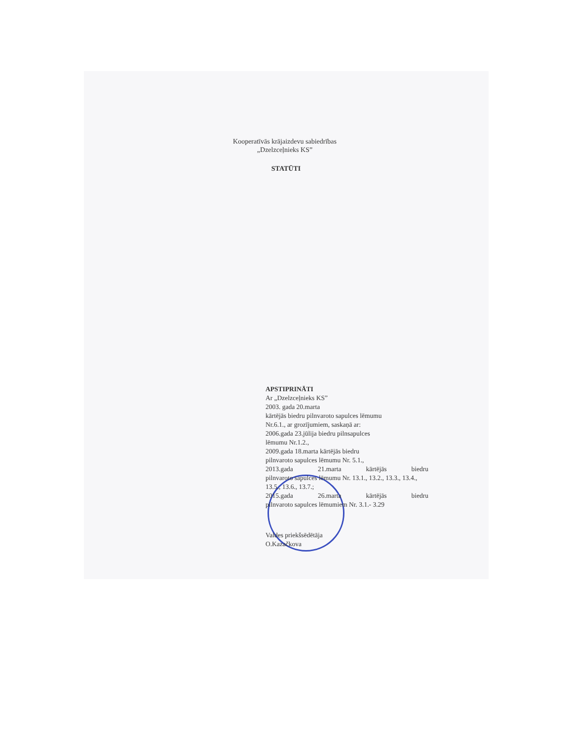Kooperatīvās krājaizdevu sabiedrības
„Dzelzceļnieks KS”
STATŪTI
APSTIPRINĀTI
Ar „Dzelzceļnieks KS”
2003. gada 20.marta
kārtējās biedru pilnvaroto sapulces lēmumu
Nr.6.1., ar grozījumiem, saskaņā ar:
2006.gada 23.jūlija biedru pilnsapulces
lēmumu Nr.1.2.,
2009.gada 18.marta kārtējās biedru
pilnvaroto sapulces lēmumu Nr. 5.1.,
2013.gada 21.marta kārtējās biedru
pilnvaroto sapulces lēmumu Nr. 13.1., 13.2., 13.3., 13.4., 13.5., 13.6., 13.7.;
2015.gada 26.marta kārtējās biedru
pilnvaroto sapulces lēmumiem Nr. 3.1.- 3.29
Valdes priekšsēdētāja
O.Kazačkova